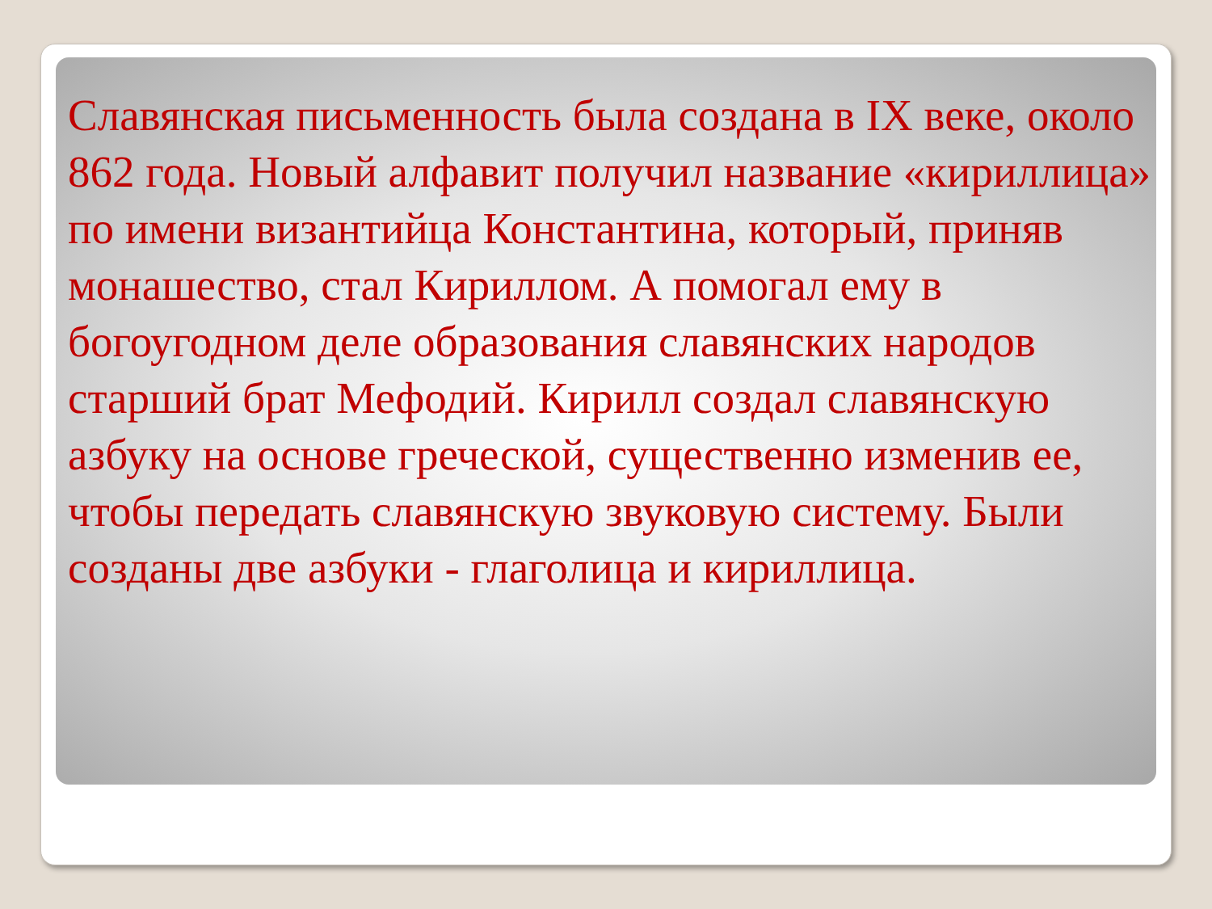Славянская письменность была создана в IX веке, около 862 года. Новый алфавит получил название «кириллица» по имени византийца Константина, который, приняв монашество, стал Кириллом. А помогал ему в богоугодном деле образования славянских народов старший брат Мефодий. Кирилл создал славянскую азбуку на основе греческой, существенно изменив ее, чтобы передать славянскую звуковую систему. Были созданы две азбуки - глаголица и кириллица.